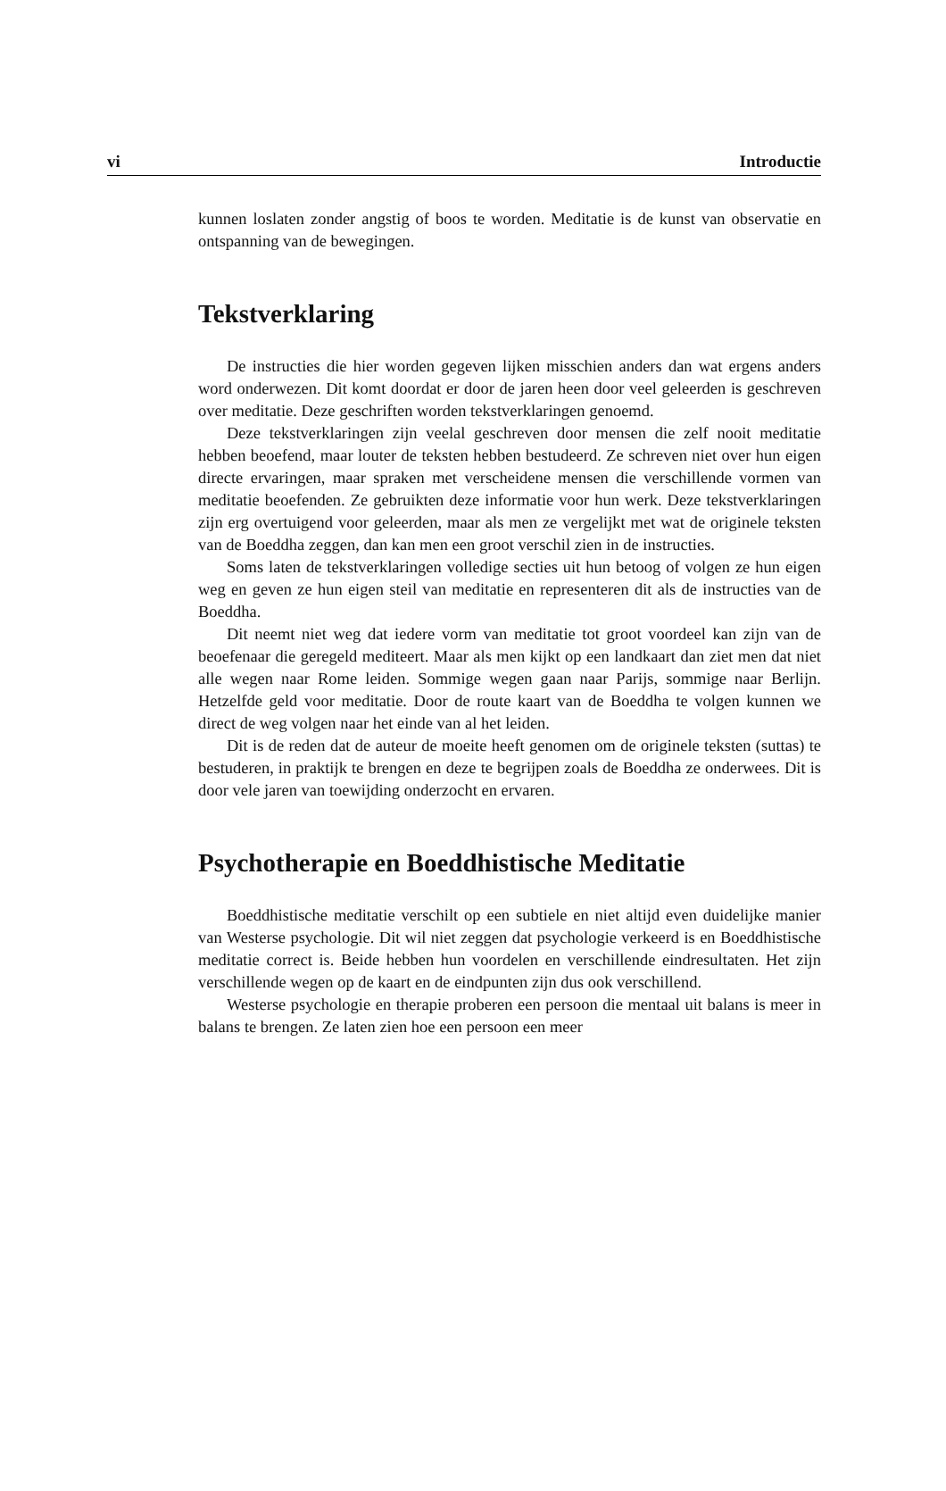vi Introductie
kunnen loslaten zonder angstig of boos te worden. Meditatie is de kunst van observatie en ontspanning van de bewegingen.
Tekstverklaring
De instructies die hier worden gegeven lijken misschien anders dan wat ergens anders word onderwezen. Dit komt doordat er door de jaren heen door veel geleerden is geschreven over meditatie. Deze geschriften worden tekstverklaringen genoemd.
Deze tekstverklaringen zijn veelal geschreven door mensen die zelf nooit meditatie hebben beoefend, maar louter de teksten hebben bestudeerd. Ze schreven niet over hun eigen directe ervaringen, maar spraken met verschei­dene mensen die verschillende vormen van meditatie beoefenden. Ze gebruik­ten deze informatie voor hun werk. Deze tekstverklaringen zijn erg overtui­gend voor geleerden, maar als men ze vergelijkt met wat de originele teksten van de Boeddha zeggen, dan kan men een groot verschil zien in de instructies.
Soms laten de tekstverklaringen volledige secties uit hun betoog of volgen ze hun eigen weg en geven ze hun eigen steil van meditatie en representeren dit als de instructies van de Boeddha.
Dit neemt niet weg dat iedere vorm van meditatie tot groot voordeel kan zijn van de beoefenaar die geregeld mediteert. Maar als men kijkt op een landkaart dan ziet men dat niet alle wegen naar Rome leiden. Sommige wegen gaan naar Parijs, sommige naar Berlijn. Hetzelfde geld voor meditatie. Door de route kaart van de Boeddha te volgen kunnen we direct de weg volgen naar het einde van al het leiden.
Dit is de reden dat de auteur de moeite heeft genomen om de originele teksten (suttas) te bestuderen, in praktijk te brengen en deze te begrijpen zoals de Boeddha ze onderwees. Dit is door vele jaren van toewijding onder­zocht en ervaren.
Psychotherapie en Boeddhistische Meditatie
Boeddhistische meditatie verschilt op een subtiele en niet altijd even dui­delijke manier van Westerse psychologie. Dit wil niet zeggen dat psychologie verkeerd is en Boeddhistische meditatie correct is. Beide hebben hun voorde­len en verschillende eindresultaten. Het zijn verschillende wegen op de kaart en de eindpunten zijn dus ook verschillend.
Westerse psychologie en therapie proberen een persoon die mentaal uit balans is meer in balans te brengen. Ze laten zien hoe een persoon een meer